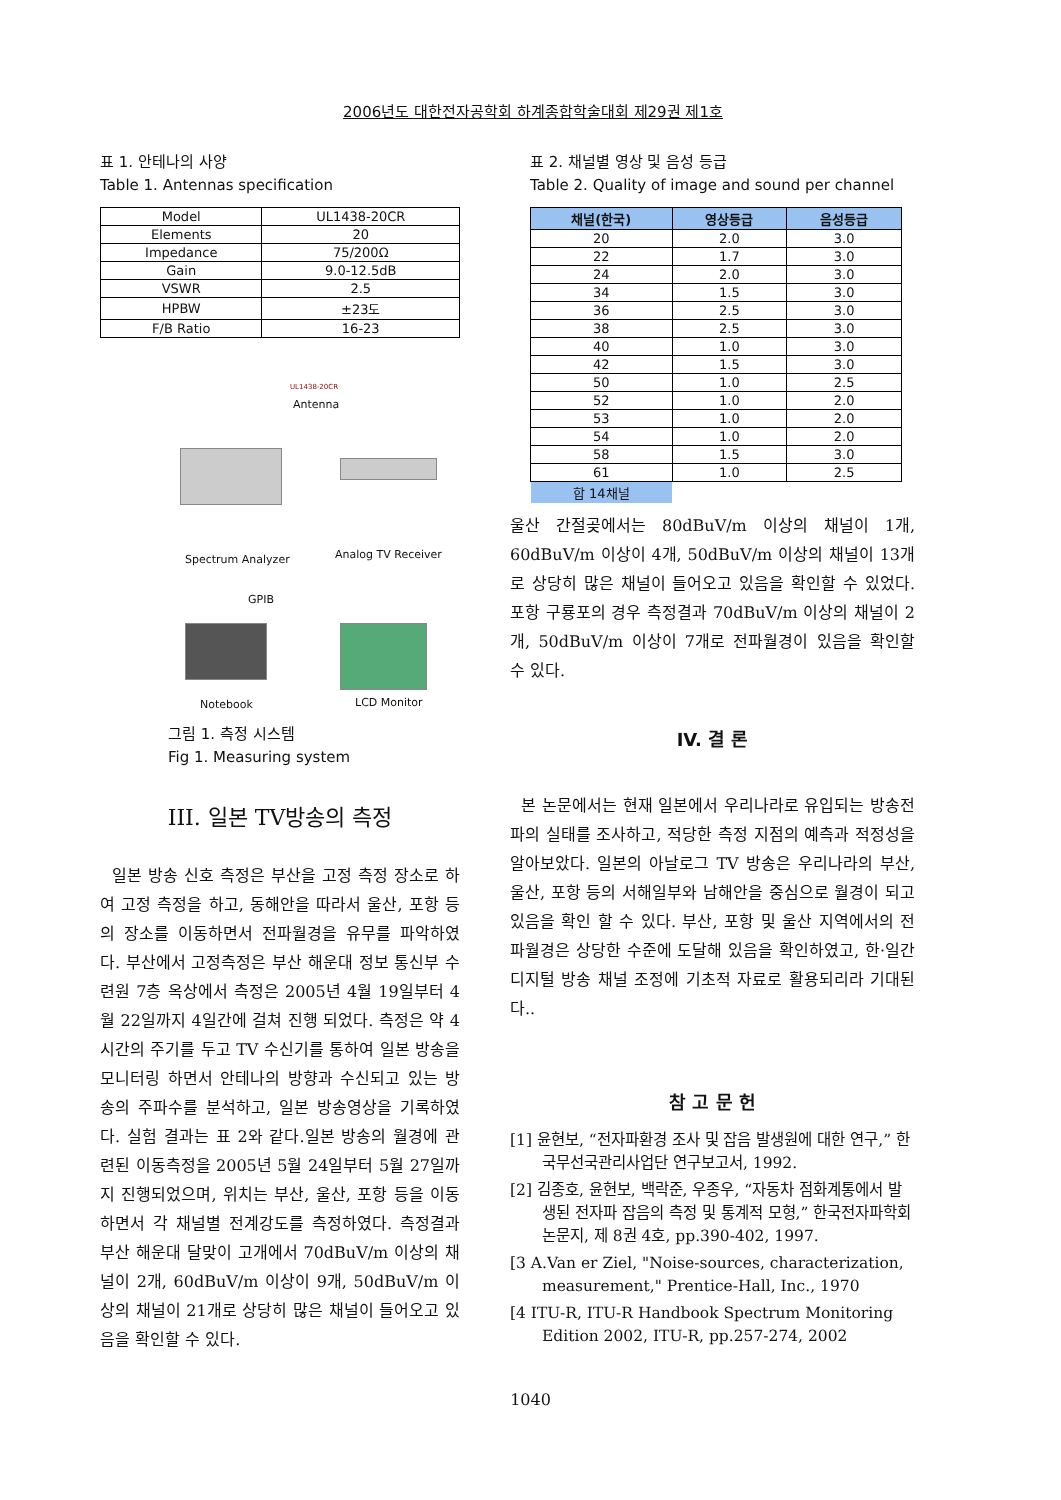2006년도 대한전자공학회 하계종합학술대회 제29권 제1호
표 1. 안테나의 사양
Table 1. Antennas specification
| Model | UL1438-20CR |
| Elements | 20 |
| Impedance | 75/200Ω |
| Gain | 9.0-12.5dB |
| VSWR | 2.5 |
| HPBW | ±23도 |
| F/B Ratio | 16-23 |
UL1438-20CR
Antenna
Spectrum Analyzer Analog TV Receiver
GPIB
Notebook LCD Monitor
그림 1. 측정 시스템
Fig 1. Measuring system
III. 일본 TV방송의 측정
일본 방송 신호 측정은 부산을 고정 측정 장소로 하여 고정 측정을 하고, 동해안을 따라서 울산, 포항 등의 장소를 이동하면서 전파월경을 유무를 파악하였다. 부산에서 고정측정은 부산 해운대 정보 통신부 수련원 7층 옥상에서 측정은 2005년 4월 19일부터 4월 22일까지 4일간에 걸쳐 진행 되었다. 측정은 약 4시간의 주기를 두고 TV 수신기를 통하여 일본 방송을 모니터링 하면서 안테나의 방향과 수신되고 있는 방송의 주파수를 분석하고, 일본 방송영상을 기록하였다. 실험 결과는 표 2와 같다.일본 방송의 월경에 관련된 이동측정을 2005년 5월 24일부터 5월 27일까지 진행되었으며, 위치는 부산, 울산, 포항 등을 이동하면서 각 채널별 전계강도를 측정하였다. 측정결과 부산 해운대 달맞이 고개에서 70dBuV/m 이상의 채널이 2개, 60dBuV/m 이상이 9개, 50dBuV/m 이상의 채널이 21개로 상당히 많은 채널이 들어오고 있음을 확인할 수 있다.
표 2. 채널별 영상 및 음성 등급
Table 2. Quality of image and sound per channel
| 채널(한국) | 영상등급 | 음성등급 |
| --- | --- | --- |
| 20 | 2.0 | 3.0 |
| 22 | 1.7 | 3.0 |
| 24 | 2.0 | 3.0 |
| 34 | 1.5 | 3.0 |
| 36 | 2.5 | 3.0 |
| 38 | 2.5 | 3.0 |
| 40 | 1.0 | 3.0 |
| 42 | 1.5 | 3.0 |
| 50 | 1.0 | 2.5 |
| 52 | 1.0 | 2.0 |
| 53 | 1.0 | 2.0 |
| 54 | 1.0 | 2.0 |
| 58 | 1.5 | 3.0 |
| 61 | 1.0 | 2.5 |
| 합 14채널 | | |
울산 간절곶에서는 80dBuV/m 이상의 채널이 1개, 60dBuV/m 이상이 4개, 50dBuV/m 이상의 채널이 13개로 상당히 많은 채널이 들어오고 있음을 확인할 수 있었다. 포항 구룡포의 경우 측정결과 70dBuV/m 이상의 채널이 2개, 50dBuV/m 이상이 7개로 전파월경이 있음을 확인할 수 있다.
IV. 결 론
본 논문에서는 현재 일본에서 우리나라로 유입되는 방송전파의 실태를 조사하고, 적당한 측정 지점의 예측과 적정성을 알아보았다. 일본의 아날로그 TV 방송은 우리나라의 부산, 울산, 포항 등의 서해일부와 남해안을 중심으로 월경이 되고 있음을 확인 할 수 있다. 부산, 포항 및 울산 지역에서의 전파월경은 상당한 수준에 도달해 있음을 확인하였고, 한·일간 디지털 방송 채널 조정에 기초적 자료로 활용되리라 기대된다..
참 고 문 헌
[1] 윤현보, “전자파환경 조사 및 잡음 발생원에 대한 연구,” 한국무선국관리사업단 연구보고서, 1992.
[2] 김종호, 윤현보, 백락준, 우종우, “자동차 점화계통에서 발생된 전자파 잡음의 측정 및 통계적 모형,” 한국전자파학회 논문지, 제 8권 4호, pp.390-402, 1997.
[3 A.Van er Ziel, "Noise-sources, characterization, measurement," Prentice-Hall, Inc., 1970
[4 ITU-R, ITU-R Handbook Spectrum Monitoring Edition 2002, ITU-R, pp.257-274, 2002
1040